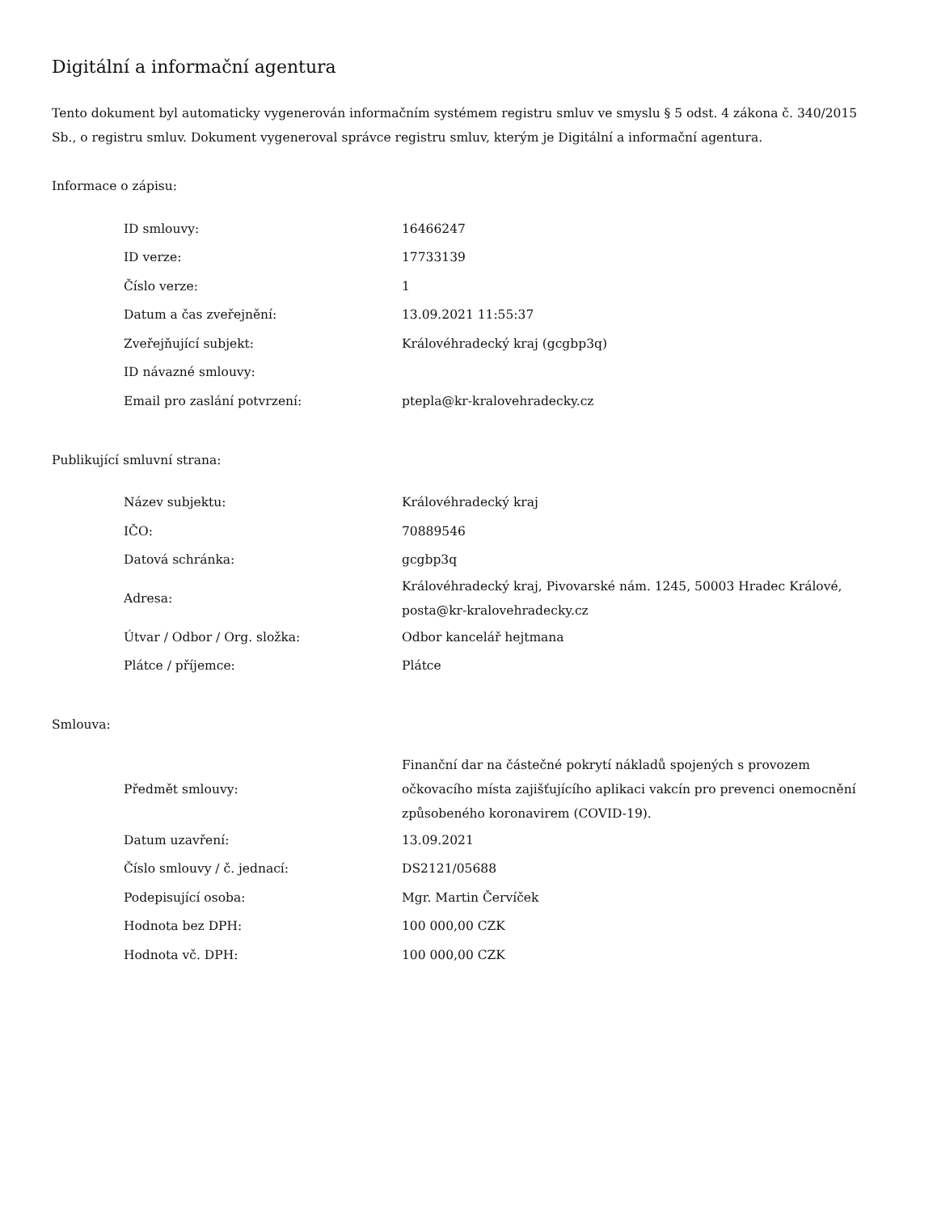Digitální a informační agentura
Tento dokument byl automaticky vygenerován informačním systémem registru smluv ve smyslu § 5 odst. 4 zákona č. 340/2015 Sb., o registru smluv. Dokument vygeneroval správce registru smluv, kterým je Digitální a informační agentura.
Informace o zápisu:
| ID smlouvy: | 16466247 |
| ID verze: | 17733139 |
| Číslo verze: | 1 |
| Datum a čas zveřejnění: | 13.09.2021 11:55:37 |
| Zveřejňující subjekt: | Královéhradecký kraj (gcgbp3q) |
| ID návazné smlouvy: | |
| Email pro zaslání potvrzení: | ptepla@kr-kralovehradecky.cz |
Publikující smluvní strana:
| Název subjektu: | Královéhradecký kraj |
| IČO: | 70889546 |
| Datová schránka: | gcgbp3q |
| Adresa: | Královéhradecký kraj, Pivovarské nám. 1245, 50003 Hradec Králové, posta@kr-kralovehradecky.cz |
| Útvar / Odbor / Org. složka: | Odbor kancelář hejtmana |
| Plátce / příjemce: | Plátce |
Smlouva:
| Předmět smlouvy: | Finanční dar na částečné pokrytí nákladů spojených s provozem očkovacího místa zajišťujícího aplikaci vakcín pro prevenci onemocnění způsobeného koronavirem (COVID-19). |
| Datum uzavření: | 13.09.2021 |
| Číslo smlouvy / č. jednací: | DS2121/05688 |
| Podepisující osoba: | Mgr. Martin Červíček |
| Hodnota bez DPH: | 100 000,00 CZK |
| Hodnota vč. DPH: | 100 000,00 CZK |